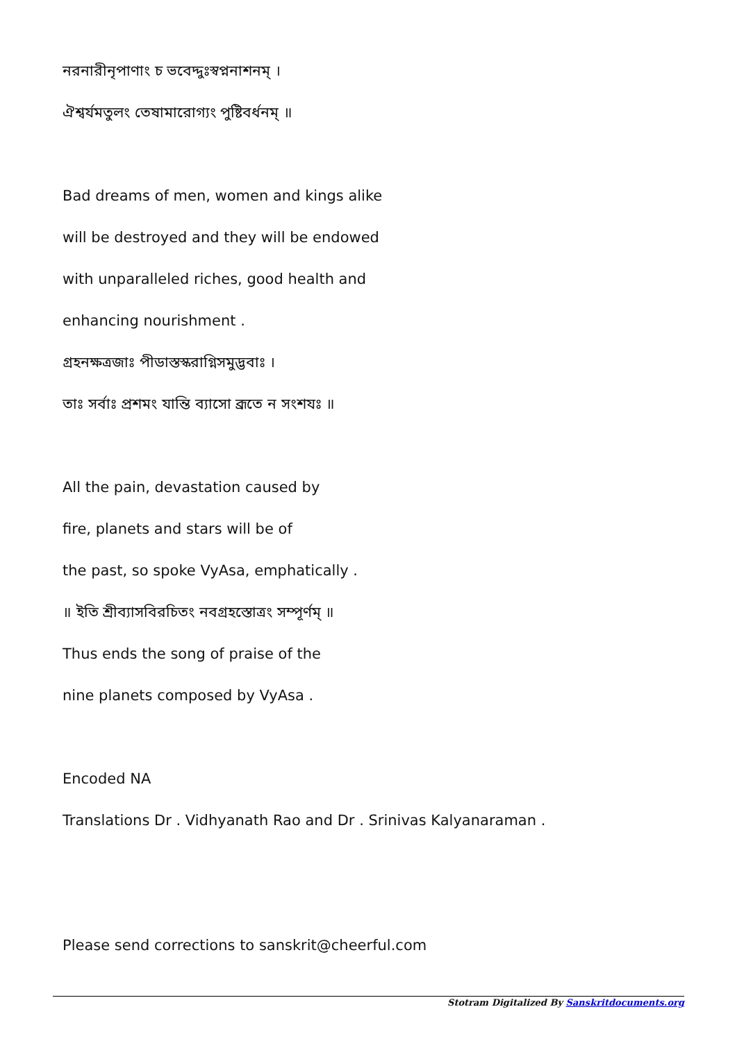নরনারীনৃপাণাং চ ভবেদ্দুঃস্বপ্ননাশনম্ ।
ঐশ্বর্যমতুলং তেষামারোগ্যং পুষ্টিবর্ধনম্ ॥
Bad dreams of men, women and kings alike
will be destroyed and they will be endowed
with unparalleled riches, good health and
enhancing nourishment .
গ্রহনক্ষত্রজাঃ পীডাস্তস্করাগ্নিসমুদ্ভবাঃ ।
তাঃ সর্বাঃ প্রশমং যান্তি ব্যাসো ব্রূতে ন সংশযঃ ॥
All the pain, devastation caused by
fire, planets and stars will be of
the past, so spoke VyAsa, emphatically .
॥ ইতি শ্রীব্যাসবিরচিতং নবগ্রহস্তোত্রং সম্পূর্ণম্ ॥
Thus ends the song of praise of the
nine planets composed by VyAsa .
Encoded NA
Translations Dr . Vidhyanath Rao and Dr . Srinivas Kalyanaraman .
Please send corrections to sanskrit@cheerful.com
Stotram Digitalized By Sanskritdocuments.org